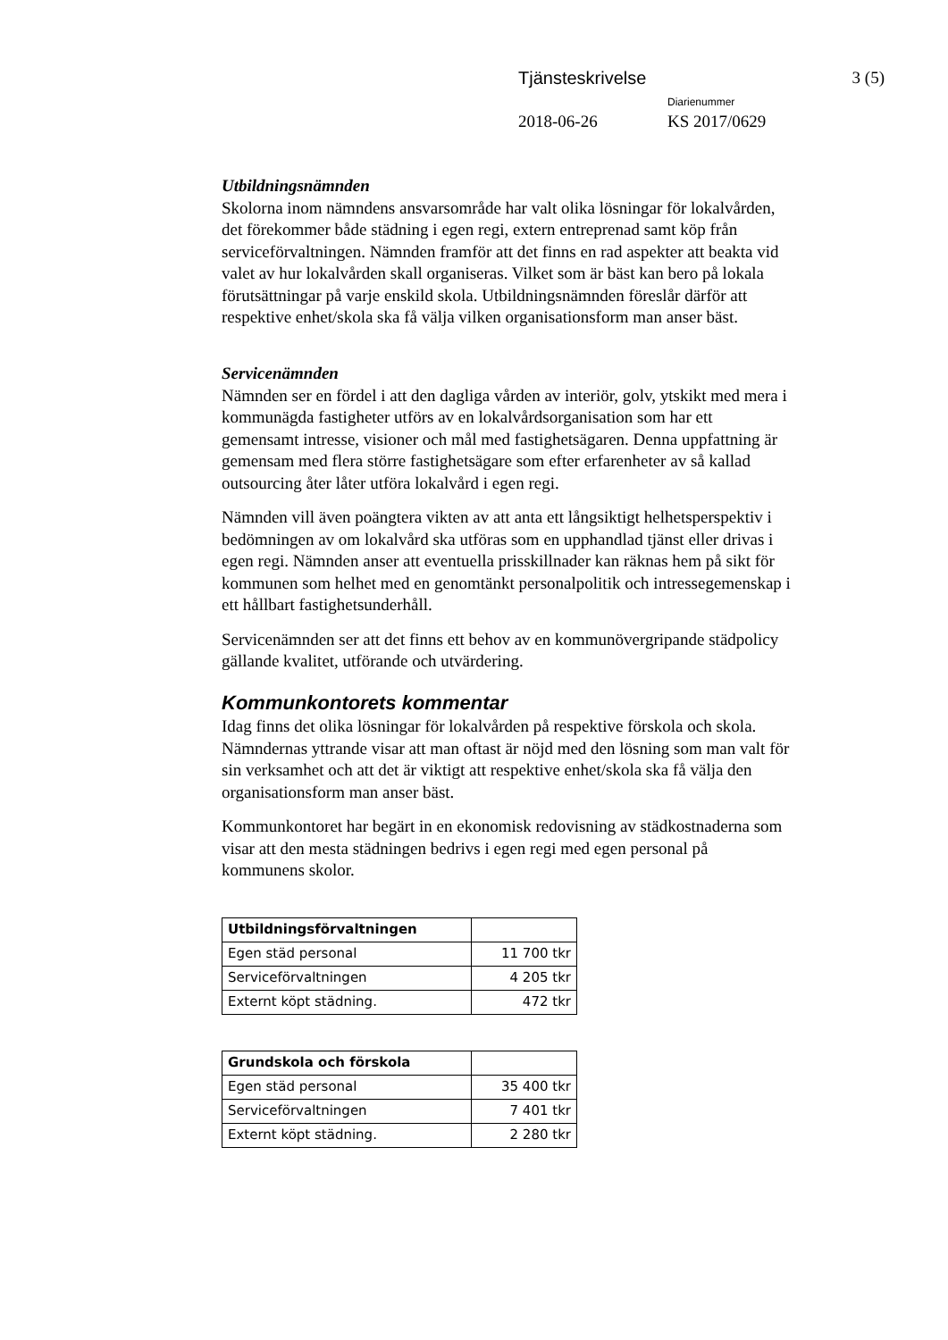Tjänsteskrivelse 3 (5)
Diarienummer
2018-06-26 KS 2017/0629
Utbildningsnämnden
Skolorna inom nämndens ansvarsområde har valt olika lösningar för lokalvården, det förekommer både städning i egen regi, extern entreprenad samt köp från serviceförvaltningen. Nämnden framför att det finns en rad aspekter att beakta vid valet av hur lokalvården skall organiseras. Vilket som är bäst kan bero på lokala förutsättningar på varje enskild skola. Utbildningsnämnden föreslår därför att respektive enhet/skola ska få välja vilken organisationsform man anser bäst.
Servicenämnden
Nämnden ser en fördel i att den dagliga vården av interiör, golv, ytskikt med mera i kommunägda fastigheter utförs av en lokalvårdsorganisation som har ett gemensamt intresse, visioner och mål med fastighetsägaren. Denna uppfattning är gemensam med flera större fastighetsägare som efter erfarenheter av så kallad outsourcing åter låter utföra lokalvård i egen regi.
Nämnden vill även poängtera vikten av att anta ett långsiktigt helhetsperspektiv i bedömningen av om lokalvård ska utföras som en upphandlad tjänst eller drivas i egen regi. Nämnden anser att eventuella prisskillnader kan räknas hem på sikt för kommunen som helhet med en genomtänkt personalpolitik och intressegemenskap i ett hållbart fastighetsunderhåll.
Servicenämnden ser att det finns ett behov av en kommunövergripande städpolicy gällande kvalitet, utförande och utvärdering.
Kommunkontorets kommentar
Idag finns det olika lösningar för lokalvården på respektive förskola och skola. Nämndernas yttrande visar att man oftast är nöjd med den lösning som man valt för sin verksamhet och att det är viktigt att respektive enhet/skola ska få välja den organisationsform man anser bäst.
Kommunkontoret har begärt in en ekonomisk redovisning av städkostnaderna som visar att den mesta städningen bedrivs i egen regi med egen personal på kommunens skolor.
| Utbildningsförvaltningen | |
| Egen städ personal | 11 700 tkr |
| Serviceförvaltningen | 4 205 tkr |
| Externt köpt städning. | 472 tkr |
| Grundskola och förskola | |
| Egen städ personal | 35 400 tkr |
| Serviceförvaltningen | 7 401 tkr |
| Externt köpt städning. | 2 280 tkr |